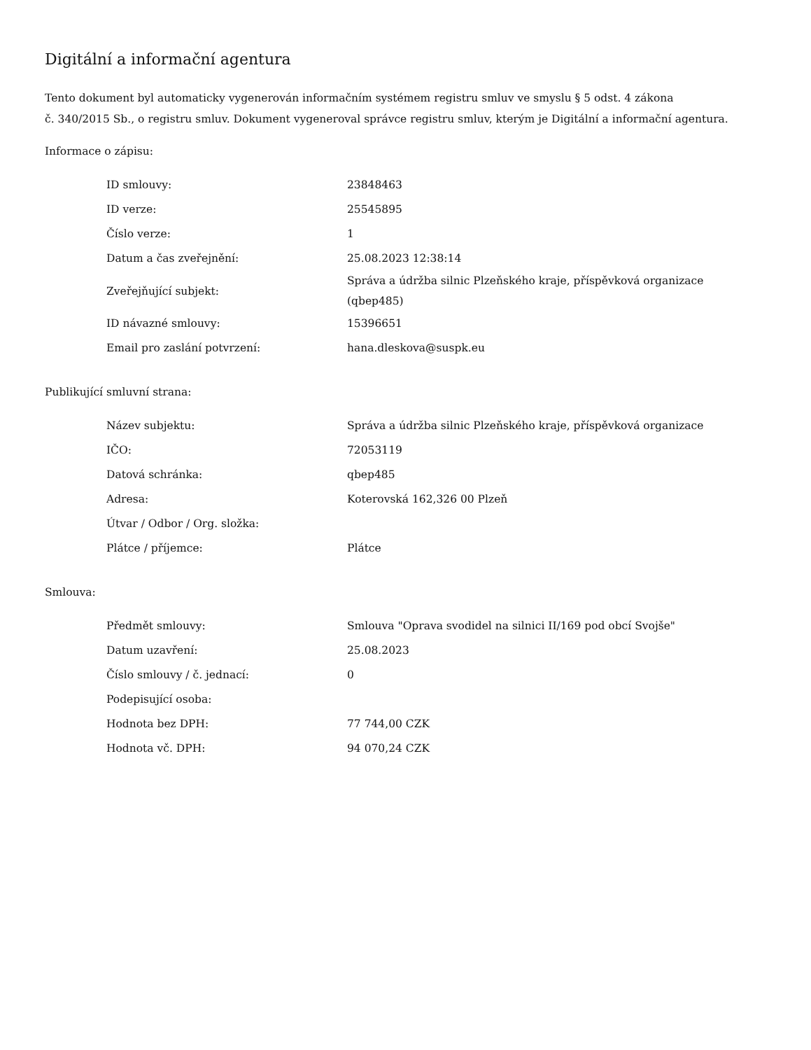Digitální a informační agentura
Tento dokument byl automaticky vygenerován informačním systémem registru smluv ve smyslu § 5 odst. 4 zákona
č. 340/2015 Sb., o registru smluv. Dokument vygeneroval správce registru smluv, kterým je Digitální a informační agentura.
Informace o zápisu:
| ID smlouvy: | 23848463 |
| ID verze: | 25545895 |
| Číslo verze: | 1 |
| Datum a čas zveřejnění: | 25.08.2023 12:38:14 |
| Zveřejňující subjekt: | Správa a údržba silnic Plzeňského kraje, příspěvková organizace (qbep485) |
| ID návazné smlouvy: | 15396651 |
| Email pro zaslání potvrzení: | hana.dleskova@suspk.eu |
Publikující smluvní strana:
| Název subjektu: | Správa a údržba silnic Plzeňského kraje, příspěvková organizace |
| IČO: | 72053119 |
| Datová schránka: | qbep485 |
| Adresa: | Koterovská 162,326 00 Plzeň |
| Útvar / Odbor / Org. složka: | |
| Plátce / příjemce: | Plátce |
Smlouva:
| Předmět smlouvy: | Smlouva "Oprava svodidel na silnici II/169 pod obcí Svojše" |
| Datum uzavření: | 25.08.2023 |
| Číslo smlouvy / č. jednací: | 0 |
| Podepisující osoba: | |
| Hodnota bez DPH: | 77 744,00 CZK |
| Hodnota vč. DPH: | 94 070,24 CZK |